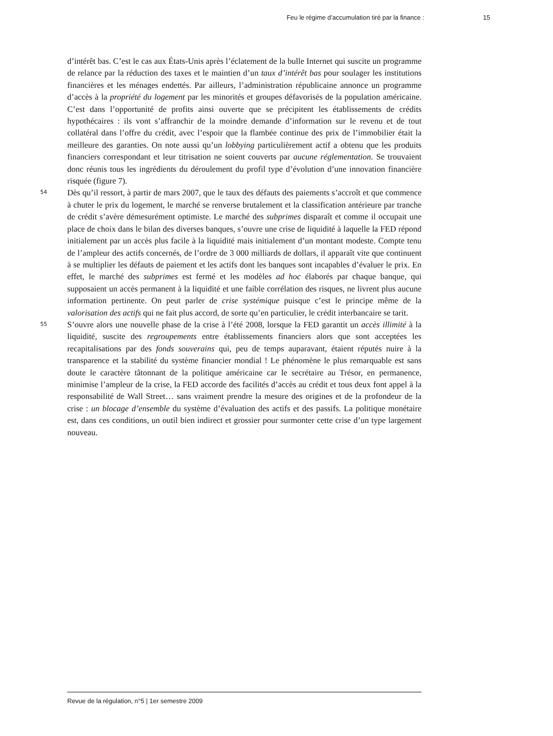Feu le régime d’accumulation tiré par la finance : 15
d’intérêt bas. C’est le cas aux États-Unis après l’éclatement de la bulle Internet qui suscite un programme de relance par la réduction des taxes et le maintien d’un taux d’intérêt bas pour soulager les institutions financières et les ménages endettés. Par ailleurs, l’administration républicaine annonce un programme d’accès à la propriété du logement par les minorités et groupes défavorisés de la population américaine. C’est dans l’opportunité de profits ainsi ouverte que se précipitent les établissements de crédits hypothécaires : ils vont s’affranchir de la moindre demande d’information sur le revenu et de tout collatéral dans l’offre du crédit, avec l’espoir que la flambée continue des prix de l’immobilier était la meilleure des garanties. On note aussi qu’un lobbying particulièrement actif a obtenu que les produits financiers correspondant et leur titrisation ne soient couverts par aucune réglementation. Se trouvaient donc réunis tous les ingrédients du déroulement du profil type d’évolution d’une innovation financière risquée (figure 7).
54
Dès qu’il ressort, à partir de mars 2007, que le taux des défauts des paiements s’accroît et que commence à chuter le prix du logement, le marché se renverse brutalement et la classification antérieure par tranche de crédit s’avère démesurément optimiste. Le marché des subprimes disparaît et comme il occupait une place de choix dans le bilan des diverses banques, s’ouvre une crise de liquidité à laquelle la FED répond initialement par un accès plus facile à la liquidité mais initialement d’un montant modeste. Compte tenu de l’ampleur des actifs concernés, de l’ordre de 3 000 milliards de dollars, il apparaît vite que continuent à se multiplier les défauts de paiement et les actifs dont les banques sont incapables d’évaluer le prix. En effet, le marché des subprimes est fermé et les modèles ad hoc élaborés par chaque banque, qui supposaient un accès permanent à la liquidité et une faible corrélation des risques, ne livrent plus aucune information pertinente. On peut parler de crise systémique puisque c’est le principe même de la valorisation des actifs qui ne fait plus accord, de sorte qu’en particulier, le crédit interbancaire se tarit.
55
S’ouvre alors une nouvelle phase de la crise à l’été 2008, lorsque la FED garantit un accès illimité à la liquidité, suscite des regroupements entre établissements financiers alors que sont acceptées les recapitalisations par des fonds souverains qui, peu de temps auparavant, étaient réputés nuire à la transparence et la stabilité du système financier mondial ! Le phénomène le plus remarquable est sans doute le caractère tâtonnant de la politique américaine car le secrétaire au Trésor, en permanence, minimise l’ampleur de la crise, la FED accorde des facilités d’accès au crédit et tous deux font appel à la responsabilité de Wall Street… sans vraiment prendre la mesure des origines et de la profondeur de la crise : un blocage d’ensemble du système d’évaluation des actifs et des passifs. La politique monétaire est, dans ces conditions, un outil bien indirect et grossier pour surmonter cette crise d’un type largement nouveau.
Revue de la régulation, n°5 | 1er semestre 2009